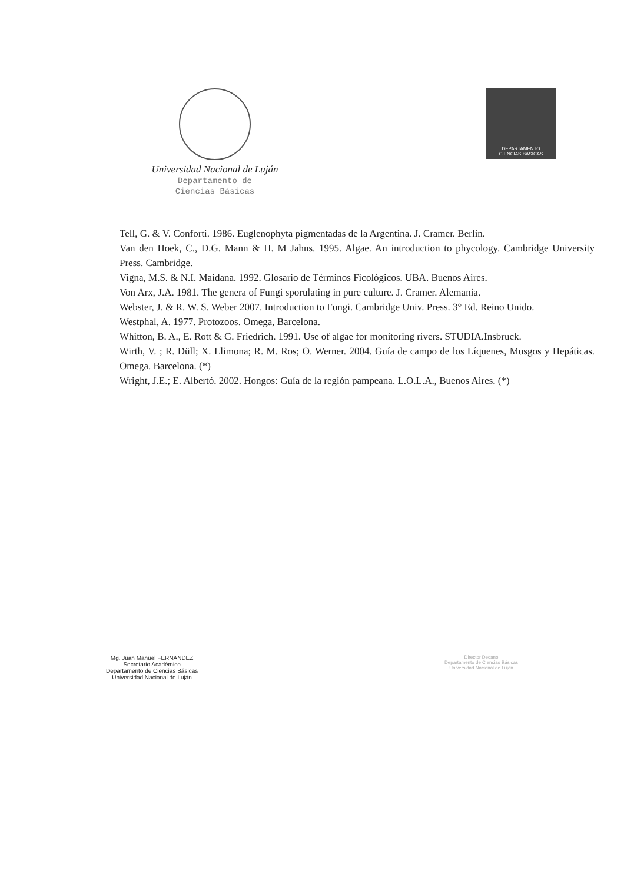Universidad Nacional de Luján
Departamento de
Ciencias Básicas
DEPARTAMENTO
CIENCIAS BASICAS
Tell, G. & V. Conforti. 1986. Euglenophyta pigmentadas de la Argentina. J. Cramer. Berlín.
Van den Hoek, C., D.G. Mann & H. M Jahns. 1995. Algae. An introduction to phycology. Cambridge University Press. Cambridge.
Vigna, M.S. & N.I. Maidana. 1992. Glosario de Términos Ficológicos. UBA. Buenos Aires.
Von Arx, J.A. 1981. The genera of Fungi sporulating in pure culture. J. Cramer. Alemania.
Webster, J. & R. W. S. Weber 2007. Introduction to Fungi. Cambridge Univ. Press. 3° Ed. Reino Unido.
Westphal, A. 1977. Protozoos. Omega, Barcelona.
Whitton, B. A., E. Rott & G. Friedrich. 1991. Use of algae for monitoring rivers. STUDIA.Insbruck.
Wirth, V. ; R. Düll; X. Llimona; R. M. Ros; O. Werner. 2004. Guía de campo de los Líquenes, Musgos y Hepáticas. Omega. Barcelona. (*)
Wright, J.E.; E. Albertó. 2002. Hongos: Guía de la región pampeana. L.O.L.A., Buenos Aires. (*)
Mg. Juan Manuel FERNANDEZ
Secretario Académico
Departamento de Ciencias Básicas
Universidad Nacional de Luján
Director Decano
Departamento de Ciencias Básicas
Universidad Nacional de Luján